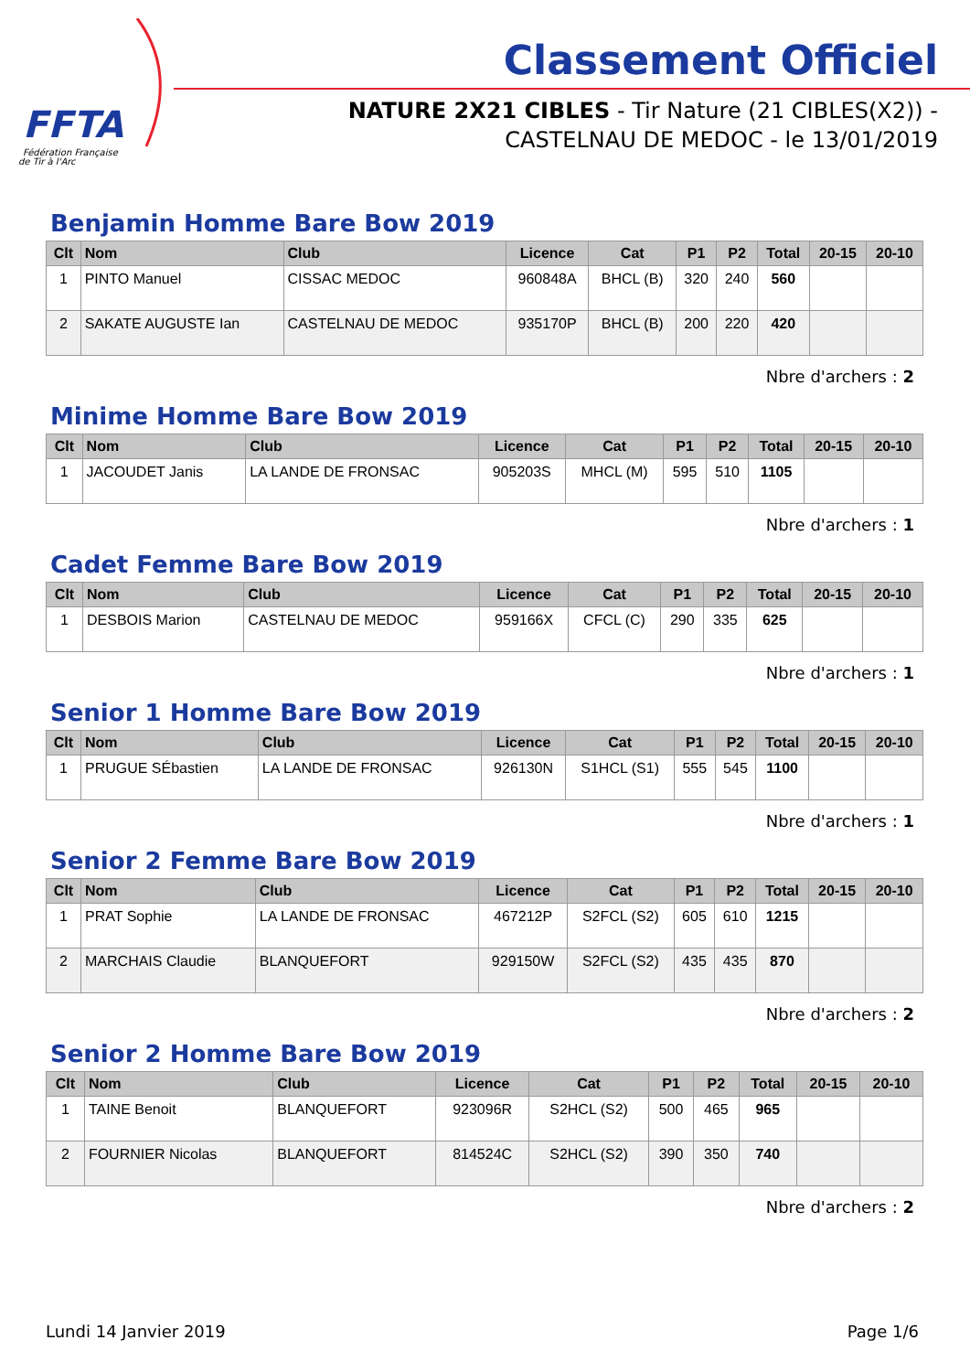FFTA
Fédération Française
de Tir à l'Arc
Classement Officiel
NATURE 2X21 CIBLES - Tir Nature (21 CIBLES(X2)) -
CASTELNAU DE MEDOC - le 13/01/2019
Benjamin Homme Bare Bow 2019
| Clt | Nom | Club | Licence | Cat | P1 | P2 | Total | 20-15 | 20-10 |
| --- | --- | --- | --- | --- | --- | --- | --- | --- | --- |
| 1 | PINTO Manuel | CISSAC MEDOC | 960848A | BHCL (B) | 320 | 240 | 560 | | |
| 2 | SAKATE AUGUSTE Ian | CASTELNAU DE MEDOC | 935170P | BHCL (B) | 200 | 220 | 420 | | |
Nbre d'archers : 2
Minime Homme Bare Bow 2019
| Clt | Nom | Club | Licence | Cat | P1 | P2 | Total | 20-15 | 20-10 |
| --- | --- | --- | --- | --- | --- | --- | --- | --- | --- |
| 1 | JACOUDET Janis | LA LANDE DE FRONSAC | 905203S | MHCL (M) | 595 | 510 | 1105 | | |
Nbre d'archers : 1
Cadet Femme Bare Bow 2019
| Clt | Nom | Club | Licence | Cat | P1 | P2 | Total | 20-15 | 20-10 |
| --- | --- | --- | --- | --- | --- | --- | --- | --- | --- |
| 1 | DESBOIS Marion | CASTELNAU DE MEDOC | 959166X | CFCL (C) | 290 | 335 | 625 | | |
Nbre d'archers : 1
Senior 1 Homme Bare Bow 2019
| Clt | Nom | Club | Licence | Cat | P1 | P2 | Total | 20-15 | 20-10 |
| --- | --- | --- | --- | --- | --- | --- | --- | --- | --- |
| 1 | PRUGUE SÉbastien | LA LANDE DE FRONSAC | 926130N | S1HCL (S1) | 555 | 545 | 1100 | | |
Nbre d'archers : 1
Senior 2 Femme Bare Bow 2019
| Clt | Nom | Club | Licence | Cat | P1 | P2 | Total | 20-15 | 20-10 |
| --- | --- | --- | --- | --- | --- | --- | --- | --- | --- |
| 1 | PRAT Sophie | LA LANDE DE FRONSAC | 467212P | S2FCL (S2) | 605 | 610 | 1215 | | |
| 2 | MARCHAIS Claudie | BLANQUEFORT | 929150W | S2FCL (S2) | 435 | 435 | 870 | | |
Nbre d'archers : 2
Senior 2 Homme Bare Bow 2019
| Clt | Nom | Club | Licence | Cat | P1 | P2 | Total | 20-15 | 20-10 |
| --- | --- | --- | --- | --- | --- | --- | --- | --- | --- |
| 1 | TAINE Benoit | BLANQUEFORT | 923096R | S2HCL (S2) | 500 | 465 | 965 | | |
| 2 | FOURNIER Nicolas | BLANQUEFORT | 814524C | S2HCL (S2) | 390 | 350 | 740 | | |
Nbre d'archers : 2
Lundi 14 Janvier 2019 Page 1/6